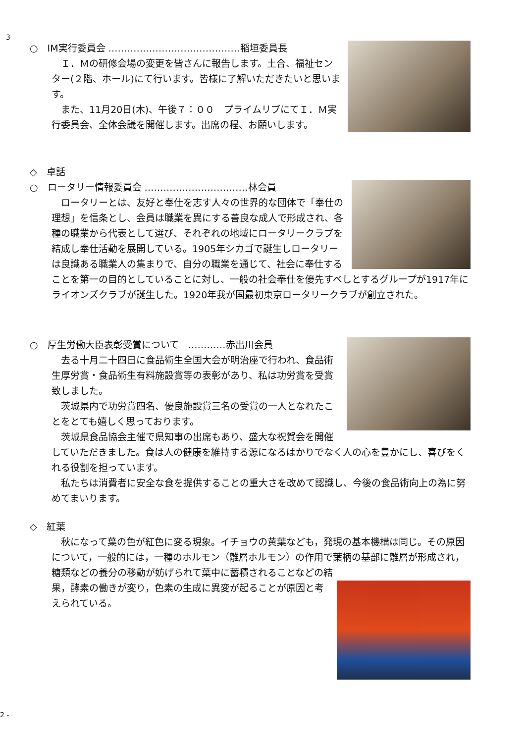3
○　IM実行委員会 ……………………………………稲垣委員長
　Ｉ．Ｍの研修会場の変更を皆さんに報告します。土合、福祉センター(２階、ホール)にて行います。皆様に了解いただきたいと思います。
　また、11月20日(木)、午後７：００　プライムリブにてＩ．Ｍ実行委員会、全体会議を開催します。出席の程、お願いします。
◇　卓話
○　ロータリー情報委員会 ……………………………林会員
　ロータリーとは、友好と奉仕を志す人々の世界的な団体で「奉仕の理想」を信条とし、会員は職業を異にする善良な成人で形成され、各種の職業から代表として選び、それぞれの地域にロータリークラブを結成し奉仕活動を展開している。1905年シカゴで誕生しロータリーは良識ある職業人の集まりで、自分の職業を通じて、社会に奉仕することを第一の目的としていることに対し、一般の社会奉仕を優先すべしとするグループが1917年にライオンズクラブが誕生した。1920年我が国最初東京ロータリークラブが創立された。
○　厚生労働大臣表彰受賞について　…………赤出川会員
　去る十月二十四日に食品術生全国大会が明治座で行われ、食品術生厚労賞・食品術生有料施設賞等の表彰があり、私は功労賞を受賞致しました。
　茨城県内で功労賞四名、優良施設賞三名の受賞の一人となれたことをとても嬉しく思っております。
　茨城県食品協会主催で県知事の出席もあり、盛大な祝賀会を開催していただきました。食は人の健康を維持する源になるばかりでなく人の心を豊かにし、喜びをくれる役割を担っています。
　私たちは消費者に安全な食を提供することの重大さを改めて認識し、今後の食品術向上の為に努めてまいります。
◇　紅葉
　秋になって葉の色が紅色に変る現象。イチョウの黄葉なども，発現の基本機構は同じ。その原因について，一般的には，一種のホルモン（離層ホルモン）の作用で葉柄の基部に離層が形成され，糖類などの養分の移動が妨げられて葉中に蓄積されることなどの結
果，酵素の働きが変り，色素の生成に異変が起ることが原因と考えられている。
2 -